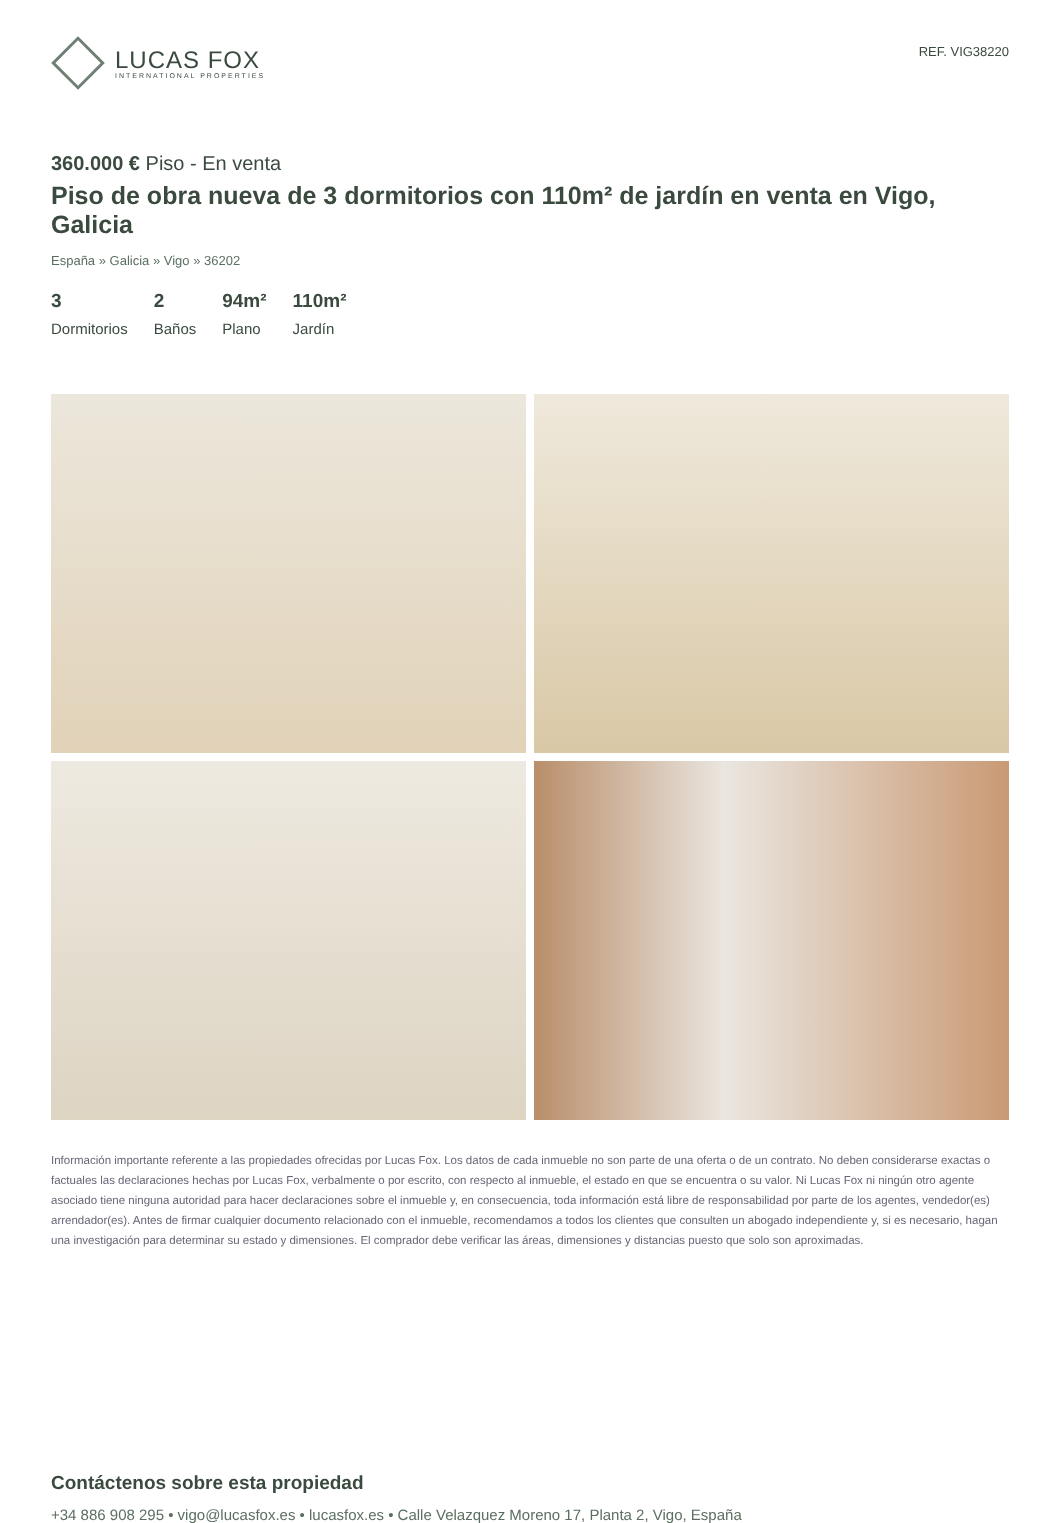LUCAS FOX
INTERNATIONAL PROPERTIES
REF. VIG38220
360.000 € Piso - En venta
Piso de obra nueva de 3 dormitorios con 110m² de jardín en venta en Vigo, Galicia
España » Galicia » Vigo » 36202
3
Dormitorios
2
Baños
94m²
Plano
110m²
Jardín
Información importante referente a las propiedades ofrecidas por Lucas Fox. Los datos de cada inmueble no son parte de una oferta o de un contrato. No deben considerarse exactas o factuales las declaraciones hechas por Lucas Fox, verbalmente o por escrito, con respecto al inmueble, el estado en que se encuentra o su valor. Ni Lucas Fox ni ningún otro agente asociado tiene ninguna autoridad para hacer declaraciones sobre el inmueble y, en consecuencia, toda información está libre de responsabilidad por parte de los agentes, vendedor(es) arrendador(es). Antes de firmar cualquier documento relacionado con el inmueble, recomendamos a todos los clientes que consulten un abogado independiente y, si es necesario, hagan una investigación para determinar su estado y dimensiones. El comprador debe verificar las áreas, dimensiones y distancias puesto que solo son aproximadas.
Contáctenos sobre esta propiedad
+34 886 908 295 • vigo@lucasfox.es • lucasfox.es • Calle Velazquez Moreno 17, Planta 2, Vigo, España